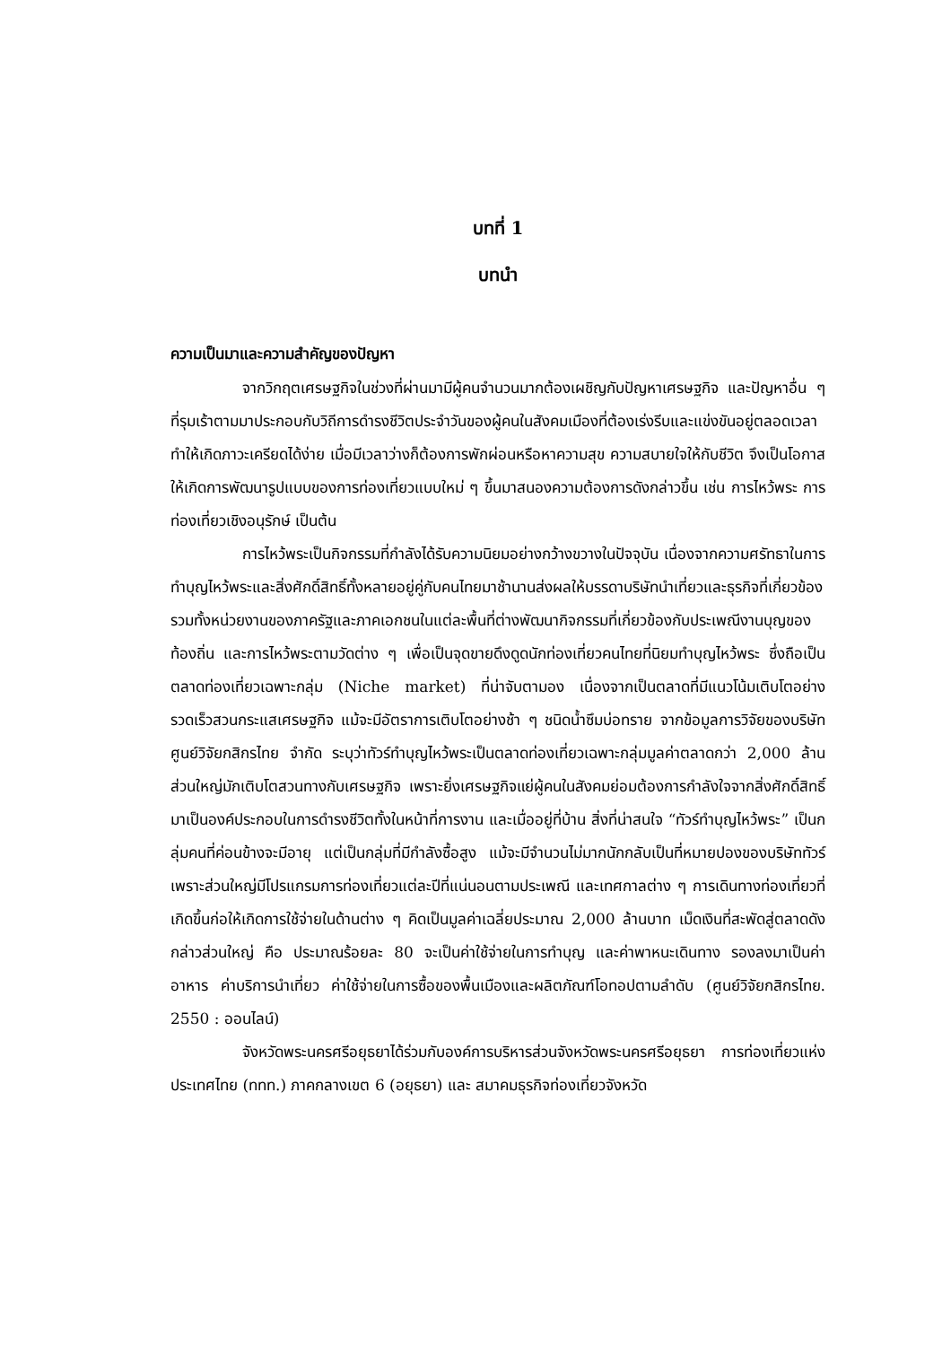บทที่ 1
บทนำ
ความเป็นมาและความสำคัญของปัญหา
จากวิกฤตเศรษฐกิจในช่วงที่ผ่านมามีผู้คนจำนวนมากต้องเผชิญกับปัญหาเศรษฐกิจ และปัญหาอื่น ๆ ที่รุมเร้าตามมาประกอบกับวิถีการดำรงชีวิตประจำวันของผู้คนในสังคมเมืองที่ต้องเร่งรีบและแข่งขันอยู่ตลอดเวลาทำให้เกิดภาวะเครียดได้ง่าย เมื่อมีเวลาว่างก็ต้องการพักผ่อนหรือหาความสุข ความสบายใจให้กับชีวิต จึงเป็นโอกาสให้เกิดการพัฒนารูปแบบของการท่องเที่ยวแบบใหม่ ๆ ขึ้นมาสนองความต้องการดังกล่าวขึ้น เช่น การไหว้พระ การท่องเที่ยวเชิงอนุรักษ์ เป็นต้น
การไหว้พระเป็นกิจกรรมที่กำลังได้รับความนิยมอย่างกว้างขวางในปัจจุบัน เนื่องจากความศรัทธาในการทำบุญไหว้พระและสิ่งศักดิ์สิทธิ์ทั้งหลายอยู่คู่กับคนไทยมาช้านานส่งผลให้บรรดาบริษัทนำเที่ยวและธุรกิจที่เกี่ยวข้อง รวมทั้งหน่วยงานของภาครัฐและภาคเอกชนในแต่ละพื้นที่ต่างพัฒนากิจกรรมที่เกี่ยวข้องกับประเพณีงานบุญของท้องถิ่น และการไหว้พระตามวัดต่าง ๆ เพื่อเป็นจุดขายดึงดูดนักท่องเที่ยวคนไทยที่นิยมทำบุญไหว้พระ ซึ่งถือเป็นตลาดท่องเที่ยวเฉพาะกลุ่ม (Niche market) ที่น่าจับตามอง เนื่องจากเป็นตลาดที่มีแนวโน้มเติบโตอย่างรวดเร็วสวนกระแสเศรษฐกิจ แม้จะมีอัตราการเติบโตอย่างช้า ๆ ชนิดน้ำซึมบ่อทราย จากข้อมูลการวิจัยของบริษัท ศูนย์วิจัยกสิกรไทย จำกัด ระบุว่าทัวร์ทำบุญไหว้พระเป็นตลาดท่องเที่ยวเฉพาะกลุ่มมูลค่าตลาดกว่า 2,000 ล้านส่วนใหญ่มักเติบโตสวนทางกับเศรษฐกิจ เพราะยิ่งเศรษฐกิจแย่ผู้คนในสังคมย่อมต้องการกำลังใจจากสิ่งศักดิ์สิทธิ์มาเป็นองค์ประกอบในการดำรงชีวิตทั้งในหน้าที่การงาน และเมื่ออยู่ที่บ้าน สิ่งที่น่าสนใจ “ทัวร์ทำบุญไหว้พระ” เป็นกลุ่มคนที่ค่อนข้างจะมีอายุ แต่เป็นกลุ่มที่มีกำลังซื้อสูง แม้จะมีจำนวนไม่มากนักกลับเป็นที่หมายปองของบริษัททัวร์ เพราะส่วนใหญ่มีโปรแกรมการท่องเที่ยวแต่ละปีที่แน่นอนตามประเพณี และเทศกาลต่าง ๆ การเดินทางท่องเที่ยวที่เกิดขึ้นก่อให้เกิดการใช้จ่ายในด้านต่าง ๆ คิดเป็นมูลค่าเฉลี่ยประมาณ 2,000 ล้านบาท เม็ดเงินที่สะพัดสู่ตลาดดังกล่าวส่วนใหญ่ คือ ประมาณร้อยละ 80 จะเป็นค่าใช้จ่ายในการทำบุญ และค่าพาหนะเดินทาง รองลงมาเป็นค่าอาหาร ค่าบริการนำเที่ยว ค่าใช้จ่ายในการซื้อของพื้นเมืองและผลิตภัณฑ์โอทอปตามลำดับ (ศูนย์วิจัยกสิกรไทย. 2550 : ออนไลน์)
จังหวัดพระนครศรีอยุธยาได้ร่วมกับองค์การบริหารส่วนจังหวัดพระนครศรีอยุธยา การท่องเที่ยวแห่งประเทศไทย (ททท.) ภาคกลางเขต 6 (อยุธยา) และ สมาคมธุรกิจท่องเที่ยวจังหวัด